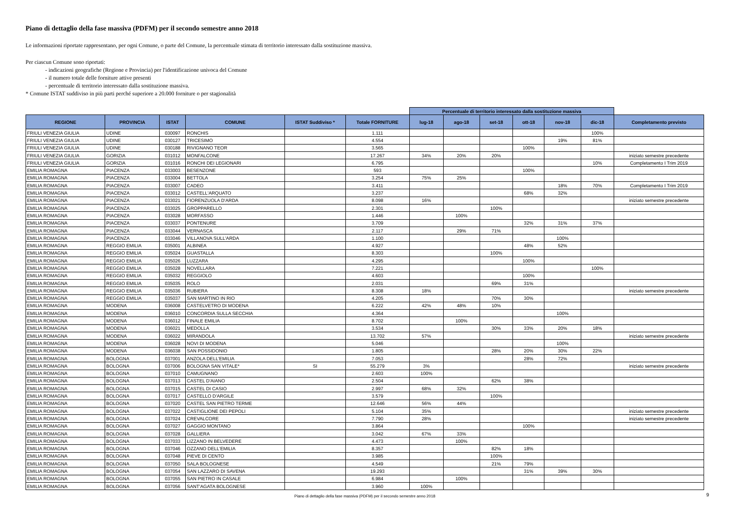Piano di dettaglio della fase massiva (PDFM) per il secondo semestre anno 2018
Le informazioni riportate rappresentano, per ogni Comune, o parte del Comune, la percentuale stimata di territorio interessato dalla sostituzione massiva.
Per ciascun Comune sono riportati:
- indicazioni geografiche (Regione e Provincia) per l'identificazione univoca del Comune
- il numero totale delle forniture attive presenti
- percentuale di territorio interessato dalla sostituzione massiva.
* Comune ISTAT suddiviso in più parti perché superiore a 20.000 forniture o per stagionalità
| | | | | | | Percentuale di territorio interessato dalla sostituzione massiva | | | | | | |
| --- | --- | --- | --- | --- | --- | --- | --- | --- | --- | --- | --- | --- |
| REGIONE | PROVINCIA | ISTAT | COMUNE | ISTAT Suddiviso * | Totale FORNITURE | lug-18 | ago-18 | set-18 | ott-18 | nov-18 | dic-18 | Completamento previsto |
| FRIULI VENEZIA GIULIA | UDINE | 030097 | RONCHIS | | 1.111 | | | | | | 100% | |
| FRIULI VENEZIA GIULIA | UDINE | 030127 | TRICESIMO | | 4.554 | | | | | 19% | 81% | |
| FRIULI VENEZIA GIULIA | UDINE | 030188 | RIVIGNANO TEOR | | 3.565 | | | | 100% | | | |
| FRIULI VENEZIA GIULIA | GORIZIA | 031012 | MONFALCONE | | 17.267 | 34% | 20% | 20% | | | | iniziato semestre precedente |
| FRIULI VENEZIA GIULIA | GORIZIA | 031016 | RONCHI DEI LEGIONARI | | 6.795 | | | | | | 10% | Completamento I Trim 2019 |
| EMILIA ROMAGNA | PIACENZA | 033003 | BESENZONE | | 593 | | | | 100% | | | |
| EMILIA ROMAGNA | PIACENZA | 033004 | BETTOLA | | 3.254 | 75% | 25% | | | | | |
| EMILIA ROMAGNA | PIACENZA | 033007 | CADEO | | 3.411 | | | | | 18% | 70% | Completamento I Trim 2019 |
| EMILIA ROMAGNA | PIACENZA | 033012 | CASTELL'ARQUATO | | 3.237 | | | | 68% | 32% | | |
| EMILIA ROMAGNA | PIACENZA | 033021 | FIORENZUOLA D'ARDA | | 8.098 | 16% | | | | | | iniziato semestre precedente |
| EMILIA ROMAGNA | PIACENZA | 033025 | GROPPARELLO | | 2.301 | | | 100% | | | | |
| EMILIA ROMAGNA | PIACENZA | 033028 | MORFASSO | | 1.446 | | 100% | | | | | |
| EMILIA ROMAGNA | PIACENZA | 033037 | PONTENURE | | 3.709 | | | | 32% | 31% | 37% | |
| EMILIA ROMAGNA | PIACENZA | 033044 | VERNASCA | | 2.117 | | 29% | 71% | | | | |
| EMILIA ROMAGNA | PIACENZA | 033046 | VILLANOVA SULL'ARDA | | 1.100 | | | | | 100% | | |
| EMILIA ROMAGNA | REGGIO EMILIA | 035001 | ALBINEA | | 4.927 | | | | 48% | 52% | | |
| EMILIA ROMAGNA | REGGIO EMILIA | 035024 | GUASTALLA | | 8.303 | | | 100% | | | | |
| EMILIA ROMAGNA | REGGIO EMILIA | 035026 | LUZZARA | | 4.295 | | | | 100% | | | |
| EMILIA ROMAGNA | REGGIO EMILIA | 035028 | NOVELLARA | | 7.221 | | | | | | 100% | |
| EMILIA ROMAGNA | REGGIO EMILIA | 035032 | REGGIOLO | | 4.603 | | | | 100% | | | |
| EMILIA ROMAGNA | REGGIO EMILIA | 035035 | ROLO | | 2.031 | | | 69% | 31% | | | |
| EMILIA ROMAGNA | REGGIO EMILIA | 035036 | RUBIERA | | 8.308 | 18% | | | | | | iniziato semestre precedente |
| EMILIA ROMAGNA | REGGIO EMILIA | 035037 | SAN MARTINO IN RIO | | 4.205 | | | 70% | 30% | | | |
| EMILIA ROMAGNA | MODENA | 036008 | CASTELVETRO DI MODENA | | 6.222 | 42% | 48% | 10% | | | | |
| EMILIA ROMAGNA | MODENA | 036010 | CONCORDIA SULLA SECCHIA | | 4.364 | | | | | 100% | | |
| EMILIA ROMAGNA | MODENA | 036012 | FINALE EMILIA | | 8.702 | | 100% | | | | | |
| EMILIA ROMAGNA | MODENA | 036021 | MEDOLLA | | 3.534 | | | 30% | 33% | 20% | 18% | |
| EMILIA ROMAGNA | MODENA | 036022 | MIRANDOLA | | 13.702 | 57% | | | | | | iniziato semestre precedente |
| EMILIA ROMAGNA | MODENA | 036028 | NOVI DI MODENA | | 5.046 | | | | | 100% | | |
| EMILIA ROMAGNA | MODENA | 036038 | SAN POSSIDONIO | | 1.805 | | | 28% | 20% | 30% | 22% | |
| EMILIA ROMAGNA | BOLOGNA | 037001 | ANZOLA DELL'EMILIA | | 7.053 | | | | 28% | 72% | | |
| EMILIA ROMAGNA | BOLOGNA | 037006 | BOLOGNA SAN VITALE* | SI | 55.279 | 3% | | | | | | iniziato semestre precedente |
| EMILIA ROMAGNA | BOLOGNA | 037010 | CAMUGNANO | | 2.603 | 100% | | | | | | |
| EMILIA ROMAGNA | BOLOGNA | 037013 | CASTEL D'AIANO | | 2.504 | | | 62% | 38% | | | |
| EMILIA ROMAGNA | BOLOGNA | 037015 | CASTEL DI CASIO | | 2.997 | 68% | 32% | | | | | |
| EMILIA ROMAGNA | BOLOGNA | 037017 | CASTELLO D'ARGILE | | 3.579 | | | 100% | | | | |
| EMILIA ROMAGNA | BOLOGNA | 037020 | CASTEL SAN PIETRO TERME | | 12.646 | 56% | 44% | | | | | |
| EMILIA ROMAGNA | BOLOGNA | 037022 | CASTIGLIONE DEI PEPOLI | | 5.104 | 35% | | | | | | iniziato semestre precedente |
| EMILIA ROMAGNA | BOLOGNA | 037024 | CREVALCORE | | 7.790 | 28% | | | | | | iniziato semestre precedente |
| EMILIA ROMAGNA | BOLOGNA | 037027 | GAGGIO MONTANO | | 3.864 | | | | 100% | | | |
| EMILIA ROMAGNA | BOLOGNA | 037028 | GALLIERA | | 3.042 | 67% | 33% | | | | | |
| EMILIA ROMAGNA | BOLOGNA | 037033 | LIZZANO IN BELVEDERE | | 4.473 | | 100% | | | | | |
| EMILIA ROMAGNA | BOLOGNA | 037046 | OZZANO DELL'EMILIA | | 8.357 | | | 82% | 18% | | | |
| EMILIA ROMAGNA | BOLOGNA | 037048 | PIEVE DI CENTO | | 3.985 | | | 100% | | | | |
| EMILIA ROMAGNA | BOLOGNA | 037050 | SALA BOLOGNESE | | 4.549 | | | 21% | 79% | | | |
| EMILIA ROMAGNA | BOLOGNA | 037054 | SAN LAZZARO DI SAVENA | | 19.293 | | | | 31% | 39% | 30% | |
| EMILIA ROMAGNA | BOLOGNA | 037055 | SAN PIETRO IN CASALE | | 6.984 | | 100% | | | | | |
| EMILIA ROMAGNA | BOLOGNA | 037056 | SANT'AGATA BOLOGNESE | | 3.960 | 100% | | | | | | |
Piano di dettaglio della fase massiva (PDFM) per il secondo semestre anno 2018 9